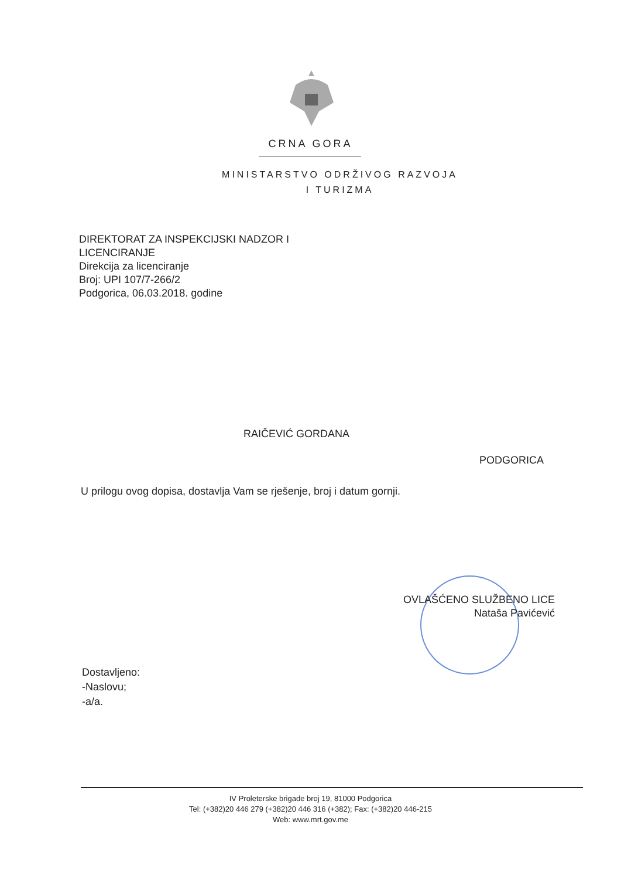CRNA GORA
MINISTARSTVO ODRŽIVOG RAZVOJA
I TURIZMA
DIREKTORAT ZA INSPEKCIJSKI NADZOR I
LICENCIRANJE
Direkcija za licenciranje
Broj: UPI 107/7-266/2
Podgorica, 06.03.2018. godine
RAIČEVIĆ GORDANA
PODGORICA
U prilogu ovog dopisa, dostavlja Vam se rješenje, broj i datum gornji.
OVLAŠĆENO SLUŽBENO LICE
Nataša Pavićević
Dostavljeno:
-Naslovu;
-a/a.
IV Proleterske brigade broj 19, 81000 Podgorica
Tel: (+382)20 446 279 (+382)20 446 316 (+382); Fax: (+382)20 446-215
Web: www.mrt.gov.me